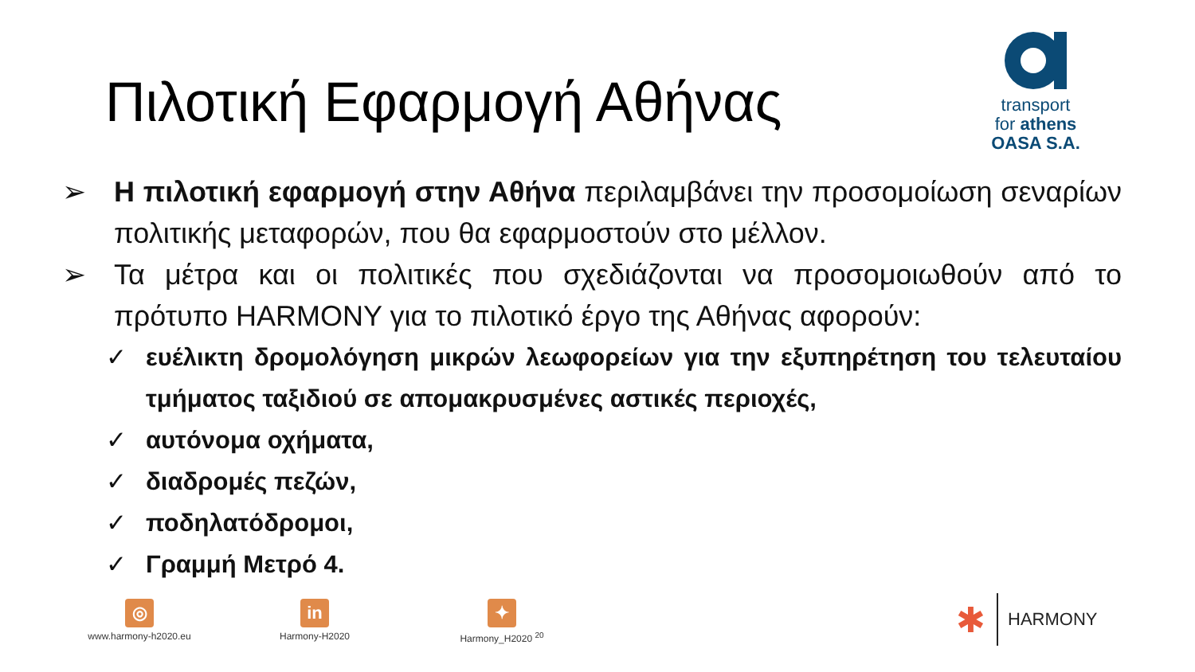Πιλοτική Εφαρμογή Αθήνας
transport
for athens
OASA S.A.
➢ Η πιλοτική εφαρμογή στην Αθήνα περιλαμβάνει την προσομοίωση σεναρίων πολιτικής μεταφορών, που θα εφαρμοστούν στο μέλλον.
➢ Τα μέτρα και οι πολιτικές που σχεδιάζονται να προσομοιωθούν από το πρότυπο HARMONY για το πιλοτικό έργο της Αθήνας αφορούν:
✓ ευέλικτη δρομολόγηση μικρών λεωφορείων για την εξυπηρέτηση του τελευταίου τμήματος ταξιδιού σε απομακρυσμένες αστικές περιοχές,
✓ αυτόνομα οχήματα,
✓ διαδρομές πεζών,
✓ ποδηλατόδρομοι,
✓ Γραμμή Μετρό 4.
◎
www.harmony-h2020.eu
in
Harmony-H2020
✦
Harmony_H2020 <sup>20</sup>
✱ HARMONY